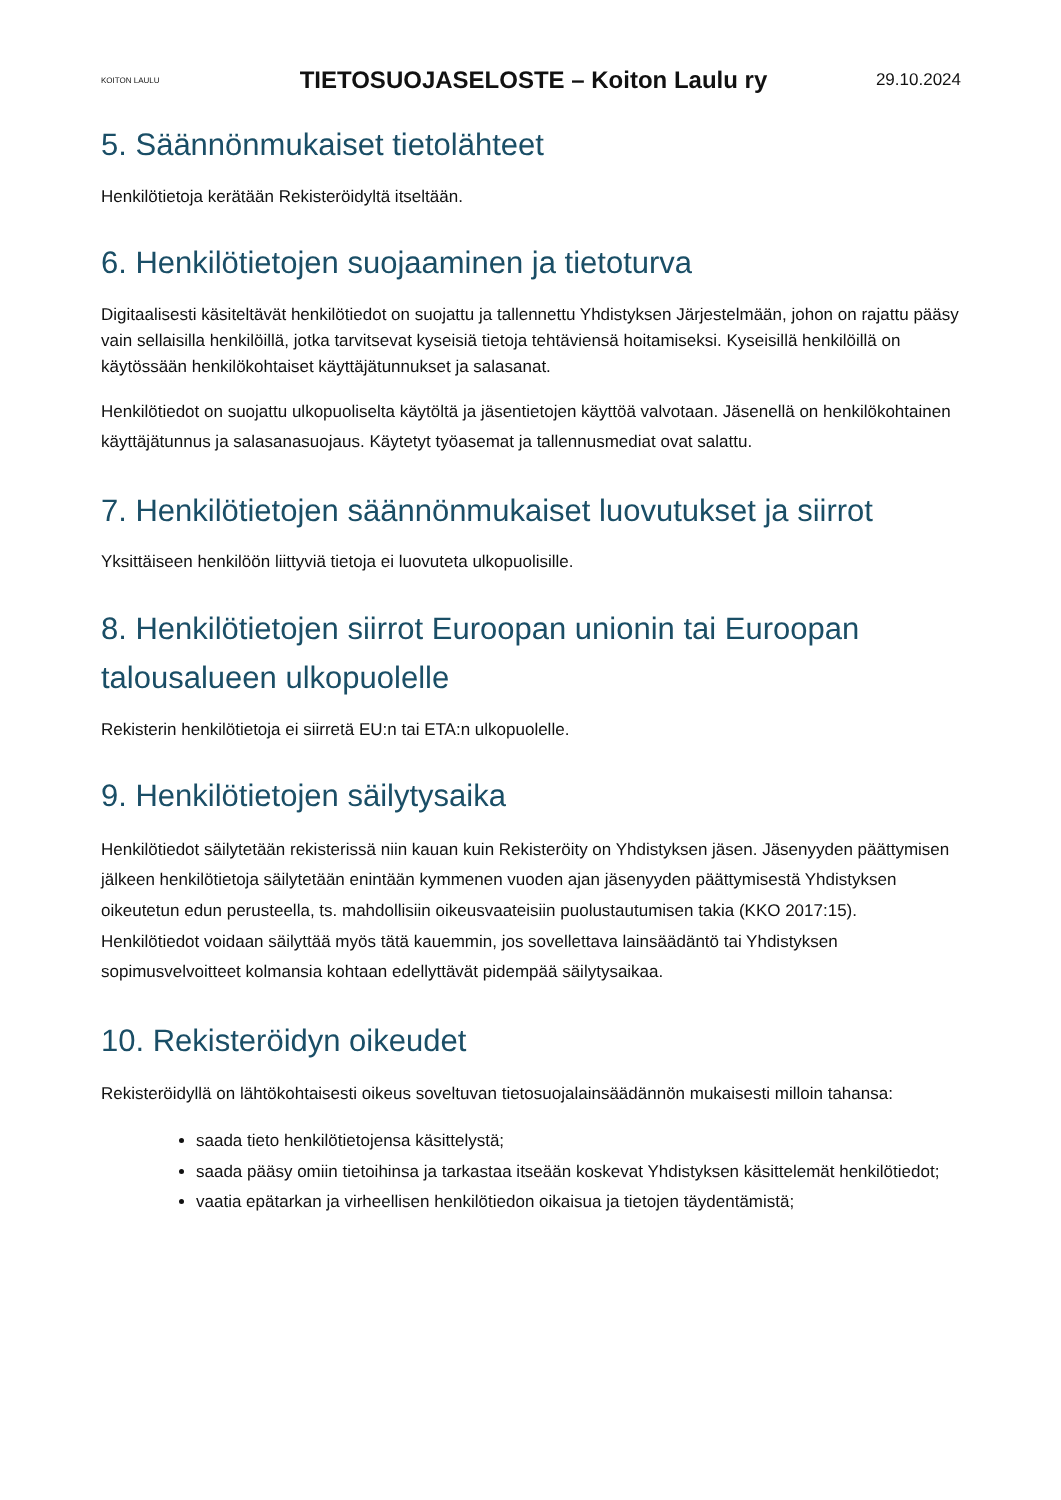KOITON LAULU
TIETOSUOJASELOSTE – Koiton Laulu ry
29.10.2024
5. Säännönmukaiset tietolähteet
Henkilötietoja kerätään Rekisteröidyltä itseltään.
6. Henkilötietojen suojaaminen ja tietoturva
Digitaalisesti käsiteltävät henkilötiedot on suojattu ja tallennettu Yhdistyksen Järjestelmään, johon on rajattu pääsy vain sellaisilla henkilöillä, jotka tarvitsevat kyseisiä tietoja tehtäviensä hoitamiseksi. Kyseisillä henkilöillä on käytössään henkilökohtaiset käyttäjätunnukset ja salasanat.
Henkilötiedot on suojattu ulkopuoliselta käytöltä ja jäsentietojen käyttöä valvotaan. Jäsenellä on henkilökohtainen käyttäjätunnus ja salasanasuojaus. Käytetyt työasemat ja tallennusmediat ovat salattu.
7. Henkilötietojen säännönmukaiset luovutukset ja siirrot
Yksittäiseen henkilöön liittyviä tietoja ei luovuteta ulkopuolisille.
8. Henkilötietojen siirrot Euroopan unionin tai Euroopan talousalueen ulkopuolelle
Rekisterin henkilötietoja ei siirretä EU:n tai ETA:n ulkopuolelle.
9. Henkilötietojen säilytysaika
Henkilötiedot säilytetään rekisterissä niin kauan kuin Rekisteröity on Yhdistyksen jäsen. Jäsenyyden päättymisen jälkeen henkilötietoja säilytetään enintään kymmenen vuoden ajan jäsenyyden päättymisestä Yhdistyksen oikeutetun edun perusteella, ts. mahdollisiin oikeusvaateisiin puolustautumisen takia (KKO 2017:15).
Henkilötiedot voidaan säilyttää myös tätä kauemmin, jos sovellettava lainsäädäntö tai Yhdistyksen sopimusvelvoitteet kolmansia kohtaan edellyttävät pidempää säilytysaikaa.
10. Rekisteröidyn oikeudet
Rekisteröidyllä on lähtökohtaisesti oikeus soveltuvan tietosuojalainsäädännön mukaisesti milloin tahansa:
saada tieto henkilötietojensa käsittelystä;
saada pääsy omiin tietoihinsa ja tarkastaa itseään koskevat Yhdistyksen käsittelemät henkilötiedot;
vaatia epätarkan ja virheellisen henkilötiedon oikaisua ja tietojen täydentämistä;